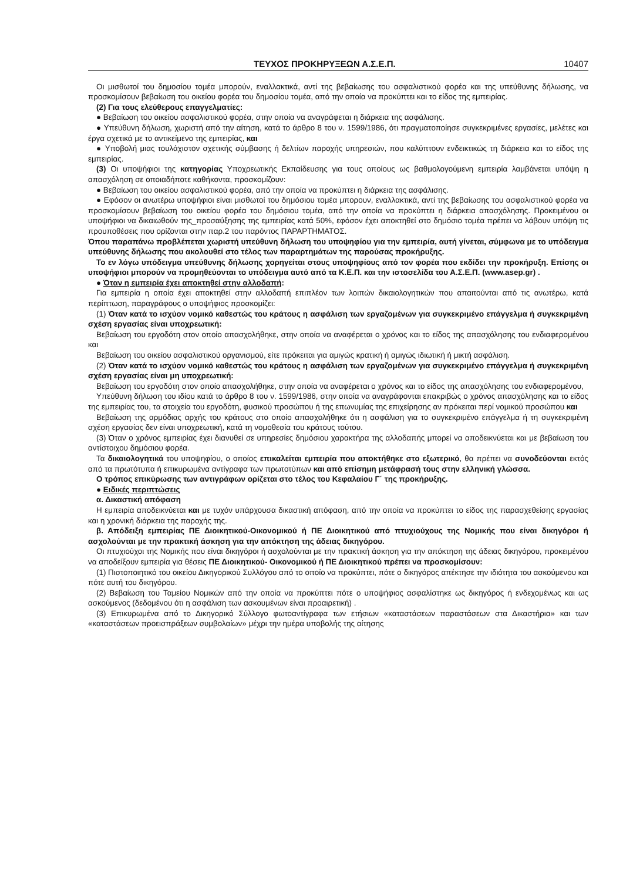ΤΕΥΧΟΣ ΠΡΟΚΗΡΥΞΕΩΝ Α.Σ.Ε.Π. 10407
Οι μισθωτοί του δημοσίου τομέα μπορούν, εναλλακτικά, αντί της βεβαίωσης του ασφαλιστικού φορέα και της υπεύθυνης δήλωσης, να προσκομίσουν βεβαίωση του οικείου φορέα του δημοσίου τομέα, από την οποία να προκύπτει και το είδος της εμπειρίας.
(2) Για τους ελεύθερους επαγγελματίες:
● Βεβαίωση του οικείου ασφαλιστικού φορέα, στην οποία να αναγράφεται η διάρκεια της ασφάλισης.
● Υπεύθυνη δήλωση, χωριστή από την αίτηση, κατά το άρθρο 8 του ν. 1599/1986, ότι πραγματοποίησε συγκεκριμένες εργασίες, μελέτες και έργα σχετικά με το αντικείμενο της εμπειρίας, και
● Υποβολή μιας τουλάχιστον σχετικής σύμβασης ή δελτίων παροχής υπηρεσιών, που καλύπτουν ενδεικτικώς τη διάρκεια και το είδος της εμπειρίας.
(3) Οι υποψήφιοι της κατηγορίας Υποχρεωτικής Εκπαίδευσης για τους οποίους ως βαθμολογούμενη εμπειρία λαμβάνεται υπόψη η απασχόληση σε οποιαδήποτε καθήκοντα, προσκομίζουν:
● Βεβαίωση του οικείου ασφαλιστικού φορέα, από την οποία να προκύπτει η διάρκεια της ασφάλισης.
● Εφόσον οι ανωτέρω υποψήφιοι είναι μισθωτοί του δημόσιου τομέα μπορουν, εναλλακτικά, αντί της βεβαίωσης του ασφαλιστικού φορέα να προσκομίσουν βεβαίωση του οικείου φορέα του δημόσιου τομέα, από την οποία να προκύπτει η διάρκεια απασχόλησης. Προκειμένου οι υποψήφιοι να δικαιωθούν της_προσαύξησης της εμπειρίας κατά 50%, εφόσον έχει αποκτηθεί στο δημόσιο τομέα πρέπει να λάβουν υπόψη τις προυποθέσεις που ορίζονται στην παρ.2 του παρόντος ΠΑΡΑΡΤΗΜΑΤΟΣ.
Όπου παραπάνω προβλέπεται χωριστή υπεύθυνη δήλωση του υποψηφίου για την εμπειρία, αυτή γίνεται, σύμφωνα με το υπόδειγμα υπεύθυνης δήλωσης που ακολουθεί στο τέλος των παραρτημάτων της παρούσας προκήρυξης.
Το εν λόγω υπόδειγμα υπεύθυνης δήλωσης χορηγείται στους υποψηφίους από τον φορέα που εκδίδει την προκήρυξη. Επίσης οι υποψήφιοι μπορούν να προμηθεύονται το υπόδειγμα αυτό από τα Κ.Ε.Π. και την ιστοσελίδα του Α.Σ.Ε.Π. (www.asep.gr) .
● Όταν η εμπειρία έχει αποκτηθεί στην αλλοδαπή:
Για εμπειρία η οποία έχει αποκτηθεί στην αλλοδαπή επιπλέον των λοιπών δικαιολογητικών που απαιτούνται από τις ανωτέρω, κατά περίπτωση, παραγράφους ο υποψήφιος προσκομίζει:
(1) Όταν κατά το ισχύον νομικό καθεστώς του κράτους η ασφάλιση των εργαζομένων για συγκεκριμένο επάγγελμα ή συγκεκριμένη σχέση εργασίας είναι υποχρεωτική:
Βεβαίωση του εργοδότη στον οποίο απασχολήθηκε, στην οποία να αναφέρεται ο χρόνος και το είδος της απασχόλησης του ενδιαφερομένου και
Βεβαίωση του οικείου ασφαλιστικού οργανισμού, είτε πρόκειται για αμιγώς κρατική ή αμιγώς ιδιωτική ή μικτή ασφάλιση.
(2) Όταν κατά το ισχύον νομικό καθεστώς του κράτους η ασφάλιση των εργαζομένων για συγκεκριμένο επάγγελμα ή συγκεκριμένη σχέση εργασίας είναι μη υποχρεωτική:
Βεβαίωση του εργοδότη στον οποίο απασχολήθηκε, στην οποία να αναφέρεται ο χρόνος και το είδος της απασχόλησης του ενδιαφερομένου,
Υπεύθυνη δήλωση του ιδίου κατά το άρθρο 8 του ν. 1599/1986, στην οποία να αναγράφονται επακριβώς ο χρόνος απασχόλησης και το είδος της εμπειρίας του, τα στοιχεία του εργοδότη, φυσικού προσώπου ή της επωνυμίας της επιχείρησης αν πρόκειται περί νομικού προσώπου και
Βεβαίωση της αρμόδιας αρχής του κράτους στο οποίο απασχολήθηκε ότι η ασφάλιση για το συγκεκριμένο επάγγελμα ή τη συγκεκριμένη σχέση εργασίας δεν είναι υποχρεωτική, κατά τη νομοθεσία του κράτους τούτου.
(3) Όταν ο χρόνος εμπειρίας έχει διανυθεί σε υπηρεσίες δημόσιου χαρακτήρα της αλλοδαπής μπορεί να αποδεικνύεται και με βεβαίωση του αντίστοιχου δημόσιου φορέα.
Τα δικαιολογητικά του υποψηφίου, ο οποίος επικαλείται εμπειρία που αποκτήθηκε στο εξωτερικό, θα πρέπει να συνοδεύονται εκτός από τα πρωτότυπα ή επικυρωμένα αντίγραφα των πρωτοτύπων και από επίσημη μετάφρασή τους στην ελληνική γλώσσα.
Ο τρόπος επικύρωσης των αντιγράφων ορίζεται στο τέλος του Κεφαλαίου Γ΄ της προκήρυξης.
● Ειδικές περιπτώσεις
α. Δικαστική απόφαση
Η εμπειρία αποδεικνύεται και με τυχόν υπάρχουσα δικαστική απόφαση, από την οποία να προκύπτει το είδος της παρασχεθείσης εργασίας και η χρονική διάρκεια της παροχής της.
β. Απόδειξη εμπειρίας ΠΕ Διοικητικού-Οικονομικού ή ΠΕ Διοικητικού από πτυχιούχους της Νομικής που είναι δικηγόροι ή ασχολούνται με την πρακτική άσκηση για την απόκτηση της άδειας δικηγόρου.
Οι πτυχιούχοι της Νομικής που είναι δικηγόροι ή ασχολούνται με την πρακτική άσκηση για την απόκτηση της άδειας δικηγόρου, προκειμένου να αποδείξουν εμπειρία για θέσεις ΠΕ Διοικητικού- Οικονομικού ή ΠΕ Διοικητικού πρέπει να προσκομίσουν:
(1) Πιστοποιητικό του οικείου Δικηγορικού Συλλόγου από το οποίο να προκύπτει, πότε ο δικηγόρος απέκτησε την ιδιότητα του ασκούμενου και πότε αυτή του δικηγόρου.
(2) Βεβαίωση του Ταμείου Νομικών από την οποία να προκύπτει πότε ο υποψήφιος ασφαλίστηκε ως δικηγόρος ή ενδεχομένως και ως ασκούμενος (δεδομένου ότι η ασφάλιση των ασκουμένων είναι προαιρετική) .
(3) Επικυρωμένα από το Δικηγορικό Σύλλογο φωτοαντίγραφα των ετήσιων «καταστάσεων παραστάσεων στα Δικαστήρια» και των «καταστάσεων προεισπράξεων συμβολαίων» μέχρι την ημέρα υποβολής της αίτησης